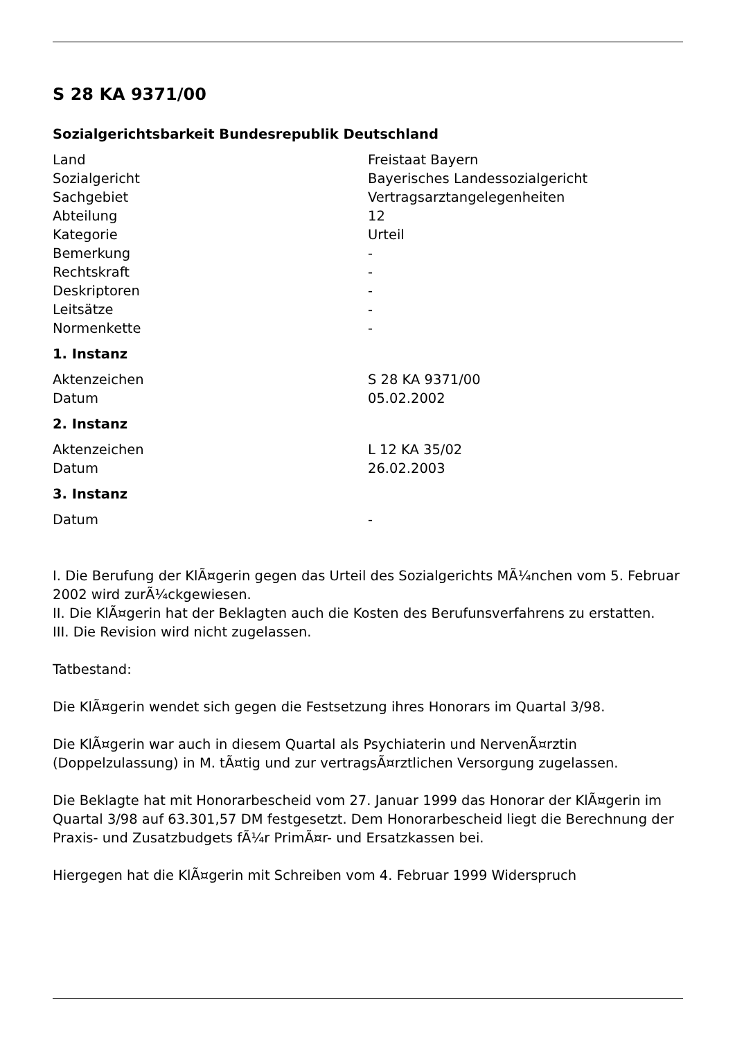S 28 KA 9371/00
Sozialgerichtsbarkeit Bundesrepublik Deutschland
| Land | Freistaat Bayern |
| Sozialgericht | Bayerisches Landessozialgericht |
| Sachgebiet | Vertragsarztangelegenheiten |
| Abteilung | 12 |
| Kategorie | Urteil |
| Bemerkung | - |
| Rechtskraft | - |
| Deskriptoren | - |
| Leitsätze | - |
| Normenkette | - |
1. Instanz
| Aktenzeichen | S 28 KA 9371/00 |
| Datum | 05.02.2002 |
2. Instanz
| Aktenzeichen | L 12 KA 35/02 |
| Datum | 26.02.2003 |
3. Instanz
| Datum | - |
I. Die Berufung der KlÃ¤gerin gegen das Urteil des Sozialgerichts MÃ¼nchen vom 5. Februar 2002 wird zurÃ¼ckgewiesen.
II. Die KlÃ¤gerin hat der Beklagten auch die Kosten des Berufunsverfahrens zu erstatten.
III. Die Revision wird nicht zugelassen.
Tatbestand:
Die KlÃ¤gerin wendet sich gegen die Festsetzung ihres Honorars im Quartal 3/98.
Die KlÃ¤gerin war auch in diesem Quartal als Psychiaterin und NervenÃ¤rztin (Doppelzulassung) in M. tÃ¤tig und zur vertragsÃ¤rztlichen Versorgung zugelassen.
Die Beklagte hat mit Honorarbescheid vom 27. Januar 1999 das Honorar der KlÃ¤gerin im Quartal 3/98 auf 63.301,57 DM festgesetzt. Dem Honorarbescheid liegt die Berechnung der Praxis- und Zusatzbudgets fÃ¼r PrimÃ¤r- und Ersatzkassen bei.
Hiergegen hat die KlÃ¤gerin mit Schreiben vom 4. Februar 1999 Widerspruch